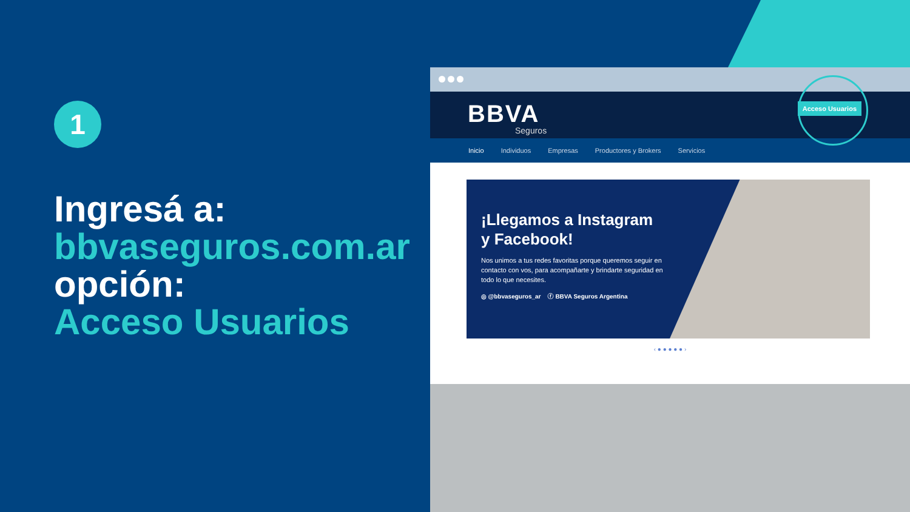1
Ingresá a:
bbvaseguros.com.ar
opción:
Acceso Usuarios
BBVA
Seguros
Acceso Usuarios
Inicio Individuos Empresas Productores y Brokers Servicios
¡Llegamos a Instagram
y Facebook!
Nos unimos a tus redes favoritas porque queremos seguir en contacto con vos, para acompañarte y brindarte seguridad en todo lo que necesites.
◎ @bbvaseguros_ar ⓕ BBVA Seguros Argentina
‹ ● ● ● ● ● ›